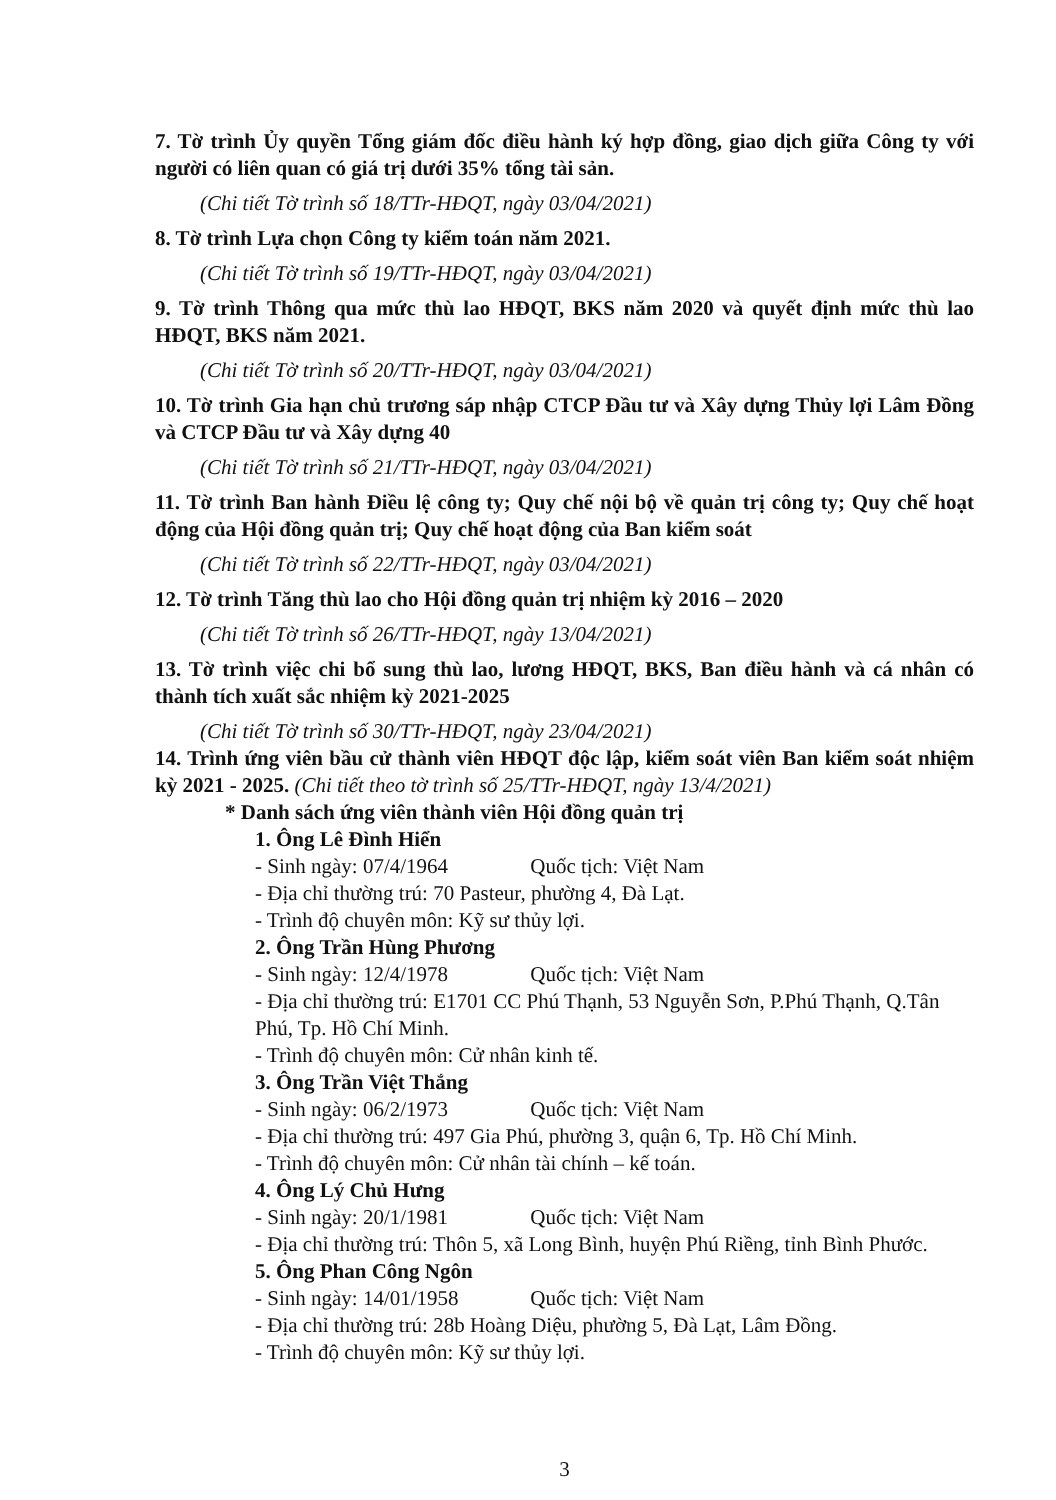7. Tờ trình Ủy quyền Tổng giám đốc điều hành ký hợp đồng, giao dịch giữa Công ty với người có liên quan có giá trị dưới 35% tổng tài sản.
(Chi tiết Tờ trình số 18/TTr-HĐQT, ngày 03/04/2021)
8. Tờ trình Lựa chọn Công ty kiểm toán năm 2021.
(Chi tiết Tờ trình số 19/TTr-HĐQT, ngày 03/04/2021)
9. Tờ trình Thông qua mức thù lao HĐQT, BKS năm 2020 và quyết định mức thù lao HĐQT, BKS năm 2021.
(Chi tiết Tờ trình số 20/TTr-HĐQT, ngày 03/04/2021)
10. Tờ trình Gia hạn chủ trương sáp nhập CTCP Đầu tư và Xây dựng Thủy lợi Lâm Đồng và CTCP Đầu tư và Xây dựng 40
(Chi tiết Tờ trình số 21/TTr-HĐQT, ngày 03/04/2021)
11. Tờ trình Ban hành Điều lệ công ty; Quy chế nội bộ về quản trị công ty; Quy chế hoạt động của Hội đồng quản trị; Quy chế hoạt động của Ban kiểm soát
(Chi tiết Tờ trình số 22/TTr-HĐQT, ngày 03/04/2021)
12. Tờ trình Tăng thù lao cho Hội đồng quản trị nhiệm kỳ 2016 – 2020
(Chi tiết Tờ trình số 26/TTr-HĐQT, ngày 13/04/2021)
13. Tờ trình việc chi bổ sung thù lao, lương HĐQT, BKS, Ban điều hành và cá nhân có thành tích xuất sắc nhiệm kỳ 2021-2025
(Chi tiết Tờ trình số 30/TTr-HĐQT, ngày 23/04/2021)
14. Trình ứng viên bầu cử thành viên HĐQT độc lập, kiểm soát viên Ban kiểm soát nhiệm kỳ 2021 - 2025. (Chi tiết theo tờ trình số 25/TTr-HĐQT, ngày 13/4/2021)
* Danh sách ứng viên thành viên Hội đồng quản trị
1. Ông Lê Đình Hiển
- Sinh ngày: 07/4/1964 Quốc tịch: Việt Nam
- Địa chỉ thường trú: 70 Pasteur, phường 4, Đà Lạt.
- Trình độ chuyên môn: Kỹ sư thủy lợi.
2. Ông Trần Hùng Phương
- Sinh ngày: 12/4/1978 Quốc tịch: Việt Nam
- Địa chỉ thường trú: E1701 CC Phú Thạnh, 53 Nguyễn Sơn, P.Phú Thạnh, Q.Tân Phú, Tp. Hồ Chí Minh.
- Trình độ chuyên môn: Cử nhân kinh tế.
3. Ông Trần Việt Thắng
- Sinh ngày: 06/2/1973 Quốc tịch: Việt Nam
- Địa chỉ thường trú: 497 Gia Phú, phường 3, quận 6, Tp. Hồ Chí Minh.
- Trình độ chuyên môn: Cử nhân tài chính – kế toán.
4. Ông Lý Chủ Hưng
- Sinh ngày: 20/1/1981 Quốc tịch: Việt Nam
- Địa chỉ thường trú: Thôn 5, xã Long Bình, huyện Phú Riềng, tỉnh Bình Phước.
5. Ông Phan Công Ngôn
- Sinh ngày: 14/01/1958 Quốc tịch: Việt Nam
- Địa chỉ thường trú: 28b Hoàng Diệu, phường 5, Đà Lạt, Lâm Đồng.
- Trình độ chuyên môn: Kỹ sư thủy lợi.
3